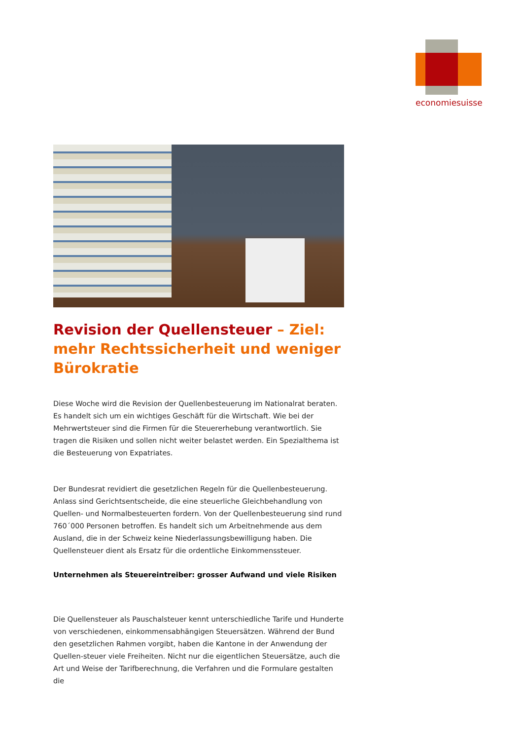economiesuisse
Revision der Quellensteuer – Ziel: mehr Rechtssicherheit und weniger Bürokratie
Diese Woche wird die Revision der Quellenbesteuerung im Nationalrat beraten. Es handelt sich um ein wichtiges Geschäft für die Wirtschaft. Wie bei der Mehrwertsteuer sind die Firmen für die Steuererhebung verantwortlich. Sie tragen die Risiken und sollen nicht weiter belastet werden. Ein Spezialthema ist die Besteuerung von Expatriates.
Der Bundesrat revidiert die gesetzlichen Regeln für die Quellenbesteuerung. Anlass sind Gerichtsentscheide, die eine steuerliche Gleichbehandlung von Quellen- und Normalbesteuerten fordern. Von der Quellenbesteuerung sind rund 760´000 Personen betroffen. Es handelt sich um Arbeitnehmende aus dem Ausland, die in der Schweiz keine Niederlassungsbewilligung haben. Die Quellensteuer dient als Ersatz für die ordentliche Einkommenssteuer.
Unternehmen als Steuereintreiber: grosser Aufwand und viele Risiken
Die Quellensteuer als Pauschalsteuer kennt unterschiedliche Tarife und Hunderte von verschiedenen, einkommensabhängigen Steuersätzen. Während der Bund den gesetzlichen Rahmen vorgibt, haben die Kantone in der Anwendung der Quellen-steuer viele Freiheiten. Nicht nur die eigentlichen Steuersätze, auch die Art und Weise der Tarifberechnung, die Verfahren und die Formulare gestalten die